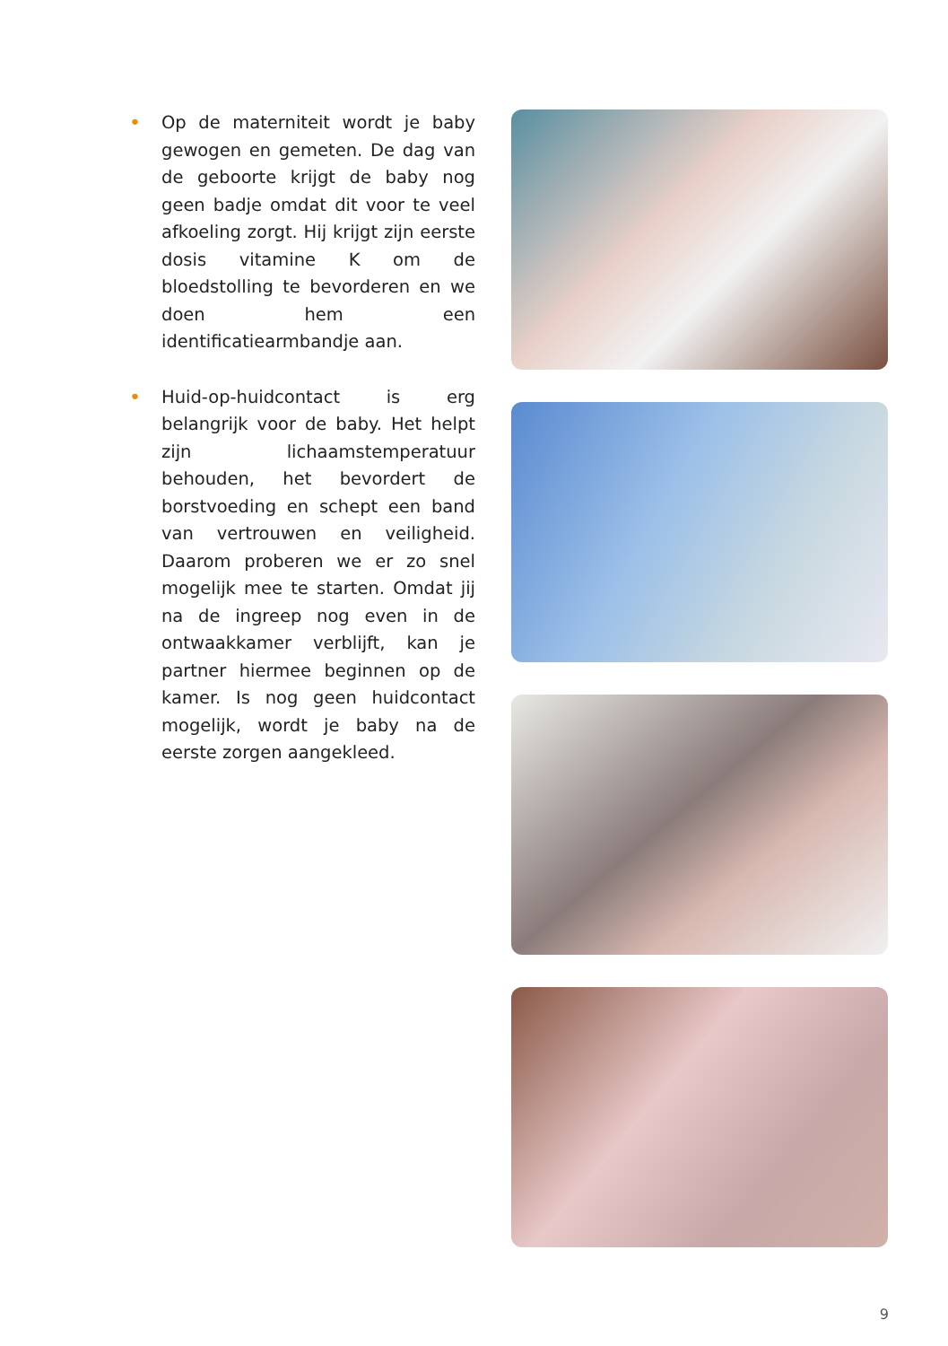• Op de materniteit wordt je baby gewogen en gemeten. De dag van de geboorte krijgt de baby nog geen badje omdat dit voor te veel afkoeling zorgt. Hij krijgt zijn eerste dosis vitamine K om de bloedstolling te bevorderen en we doen hem een identificatiearmbandje aan.
• Huid-op-huidcontact is erg belangrijk voor de baby. Het helpt zijn lichaamstemperatuur behouden, het bevordert de borstvoeding en schept een band van vertrouwen en veiligheid. Daarom proberen we er zo snel mogelijk mee te starten. Omdat jij na de ingreep nog even in de ontwaakkamer verblijft, kan je partner hiermee beginnen op de kamer. Is nog geen huidcontact mogelijk, wordt je baby na de eerste zorgen aangekleed.
9